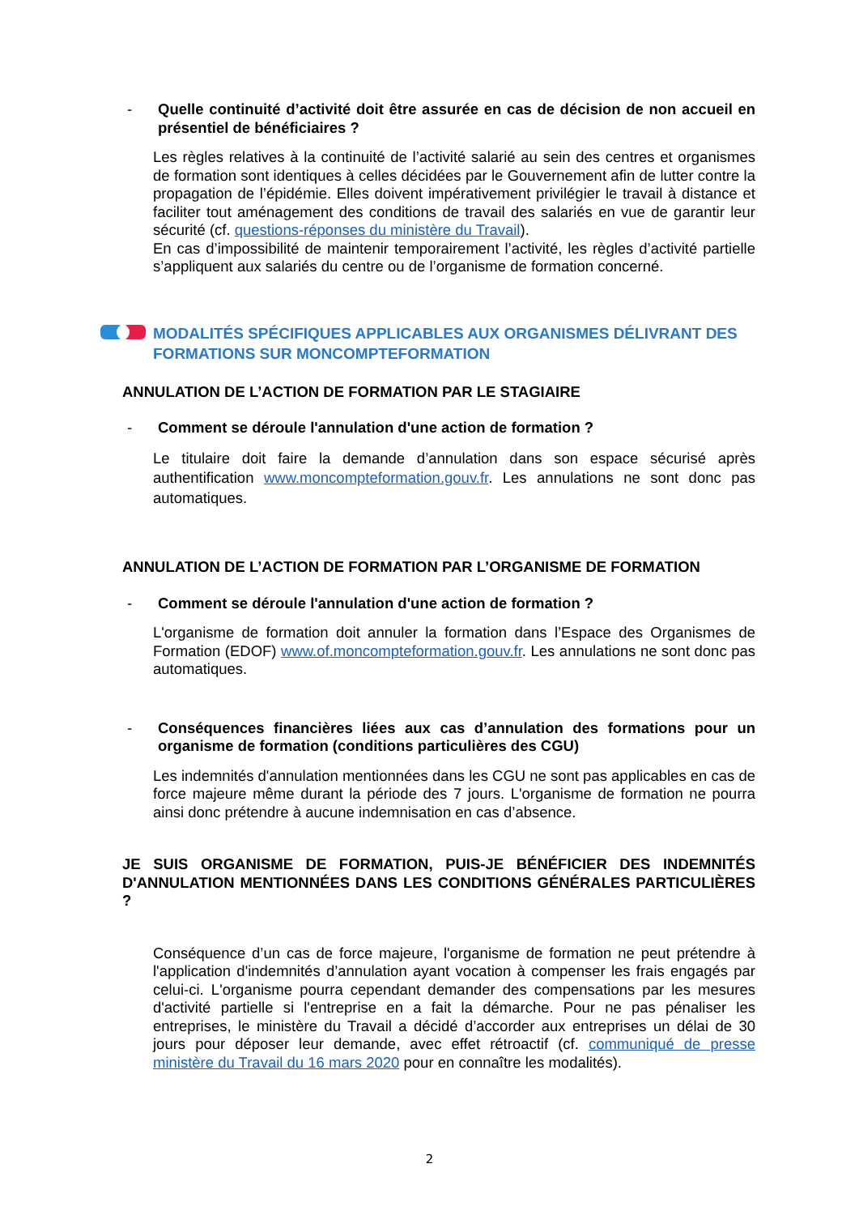- Quelle continuité d’activité doit être assurée en cas de décision de non accueil en présentiel de bénéficiaires ?
Les règles relatives à la continuité de l’activité salarié au sein des centres et organismes de formation sont identiques à celles décidées par le Gouvernement afin de lutter contre la propagation de l’épidémie. Elles doivent impérativement privilégier le travail à distance et faciliter tout aménagement des conditions de travail des salariés en vue de garantir leur sécurité (cf. questions-réponses du ministère du Travail).
En cas d’impossibilité de maintenir temporairement l’activité, les règles d’activité partielle s’appliquent aux salariés du centre ou de l’organisme de formation concerné.
MODALITÉS SPÉCIFIQUES APPLICABLES AUX ORGANISMES DÉLIVRANT DES FORMATIONS SUR MONCOMPTEFORMATION
ANNULATION DE L’ACTION DE FORMATION PAR LE STAGIAIRE
- Comment se déroule l'annulation d'une action de formation ?
Le titulaire doit faire la demande d’annulation dans son espace sécurisé après authentification www.moncompteformation.gouv.fr. Les annulations ne sont donc pas automatiques.
ANNULATION DE L’ACTION DE FORMATION PAR L’ORGANISME DE FORMATION
- Comment se déroule l'annulation d'une action de formation ?
L'organisme de formation doit annuler la formation dans l’Espace des Organismes de Formation (EDOF) www.of.moncompteformation.gouv.fr. Les annulations ne sont donc pas automatiques.
- Conséquences financières liées aux cas d’annulation des formations pour un organisme de formation (conditions particulières des CGU)
Les indemnités d'annulation mentionnées dans les CGU ne sont pas applicables en cas de force majeure même durant la période des 7 jours. L'organisme de formation ne pourra ainsi donc prétendre à aucune indemnisation en cas d’absence.
JE SUIS ORGANISME DE FORMATION, PUIS-JE BÉNÉFICIER DES INDEMNITÉS D'ANNULATION MENTIONNÉES DANS LES CONDITIONS GÉNÉRALES PARTICULIÈRES ?
Conséquence d’un cas de force majeure, l'organisme de formation ne peut prétendre à l'application d'indemnités d’annulation ayant vocation à compenser les frais engagés par celui-ci. L'organisme pourra cependant demander des compensations par les mesures d'activité partielle si l'entreprise en a fait la démarche. Pour ne pas pénaliser les entreprises, le ministère du Travail a décidé d’accorder aux entreprises un délai de 30 jours pour déposer leur demande, avec effet rétroactif (cf. communiqué de presse ministère du Travail du 16 mars 2020 pour en connaître les modalités).
2